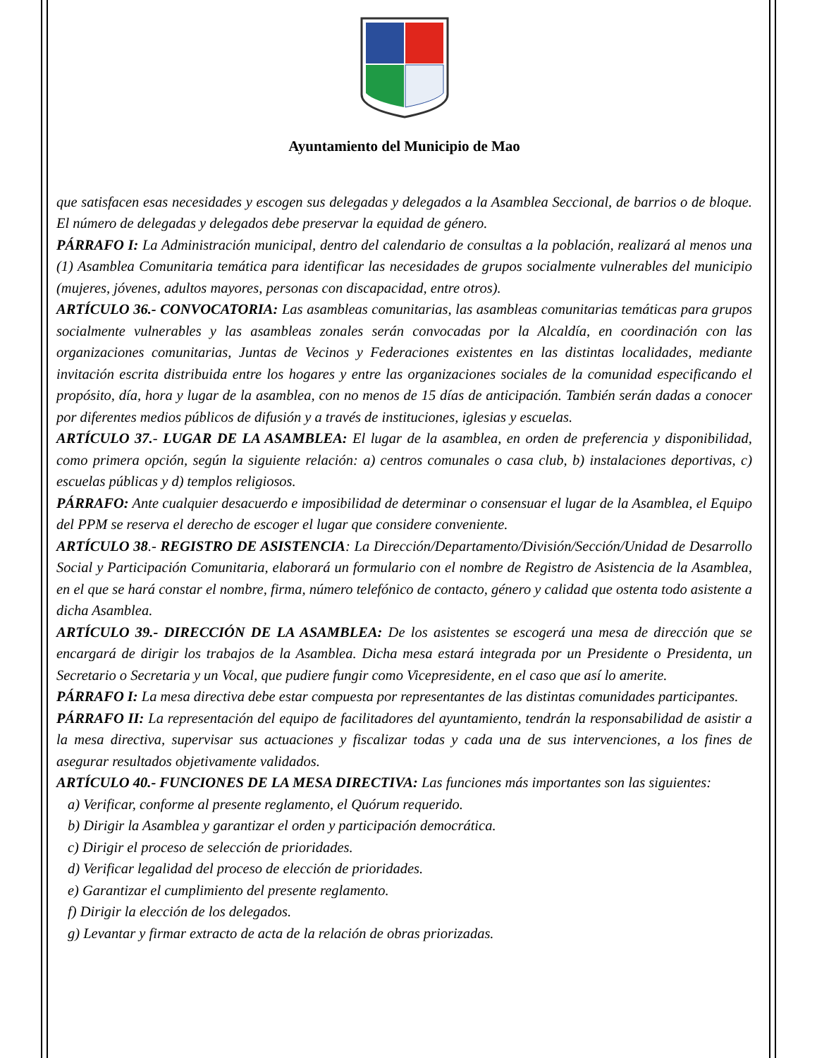Ayuntamiento del Municipio de Mao
que satisfacen esas necesidades y escogen sus delegadas y delegados a la Asamblea Seccional, de barrios o de bloque. El número de delegadas y delegados debe preservar la equidad de género.
PÁRRAFO I: La Administración municipal, dentro del calendario de consultas a la población, realizará al menos una (1) Asamblea Comunitaria temática para identificar las necesidades de grupos socialmente vulnerables del municipio (mujeres, jóvenes, adultos mayores, personas con discapacidad, entre otros).
ARTÍCULO 36.- CONVOCATORIA: Las asambleas comunitarias, las asambleas comunitarias temáticas para grupos socialmente vulnerables y las asambleas zonales serán convocadas por la Alcaldía, en coordinación con las organizaciones comunitarias, Juntas de Vecinos y Federaciones existentes en las distintas localidades, mediante invitación escrita distribuida entre los hogares y entre las organizaciones sociales de la comunidad especificando el propósito, día, hora y lugar de la asamblea, con no menos de 15 días de anticipación. También serán dadas a conocer por diferentes medios públicos de difusión y a través de instituciones, iglesias y escuelas.
ARTÍCULO 37.- LUGAR DE LA ASAMBLEA: El lugar de la asamblea, en orden de preferencia y disponibilidad, como primera opción, según la siguiente relación: a) centros comunales o casa club, b) instalaciones deportivas, c) escuelas públicas y d) templos religiosos.
PÁRRAFO: Ante cualquier desacuerdo e imposibilidad de determinar o consensuar el lugar de la Asamblea, el Equipo del PPM se reserva el derecho de escoger el lugar que considere conveniente.
ARTÍCULO 38.- REGISTRO DE ASISTENCIA: La Dirección/Departamento/División/Sección/Unidad de Desarrollo Social y Participación Comunitaria, elaborará un formulario con el nombre de Registro de Asistencia de la Asamblea, en el que se hará constar el nombre, firma, número telefónico de contacto, género y calidad que ostenta todo asistente a dicha Asamblea.
ARTÍCULO 39.- DIRECCIÓN DE LA ASAMBLEA: De los asistentes se escogerá una mesa de dirección que se encargará de dirigir los trabajos de la Asamblea. Dicha mesa estará integrada por un Presidente o Presidenta, un Secretario o Secretaria y un Vocal, que pudiere fungir como Vicepresidente, en el caso que así lo amerite.
PÁRRAFO I: La mesa directiva debe estar compuesta por representantes de las distintas comunidades participantes.
PÁRRAFO II: La representación del equipo de facilitadores del ayuntamiento, tendrán la responsabilidad de asistir a la mesa directiva, supervisar sus actuaciones y fiscalizar todas y cada una de sus intervenciones, a los fines de asegurar resultados objetivamente validados.
ARTÍCULO 40.- FUNCIONES DE LA MESA DIRECTIVA: Las funciones más importantes son las siguientes:
a) Verificar, conforme al presente reglamento, el Quórum requerido.
b) Dirigir la Asamblea y garantizar el orden y participación democrática.
c) Dirigir el proceso de selección de prioridades.
d) Verificar legalidad del proceso de elección de prioridades.
e) Garantizar el cumplimiento del presente reglamento.
f) Dirigir la elección de los delegados.
g) Levantar y firmar extracto de acta de la relación de obras priorizadas.